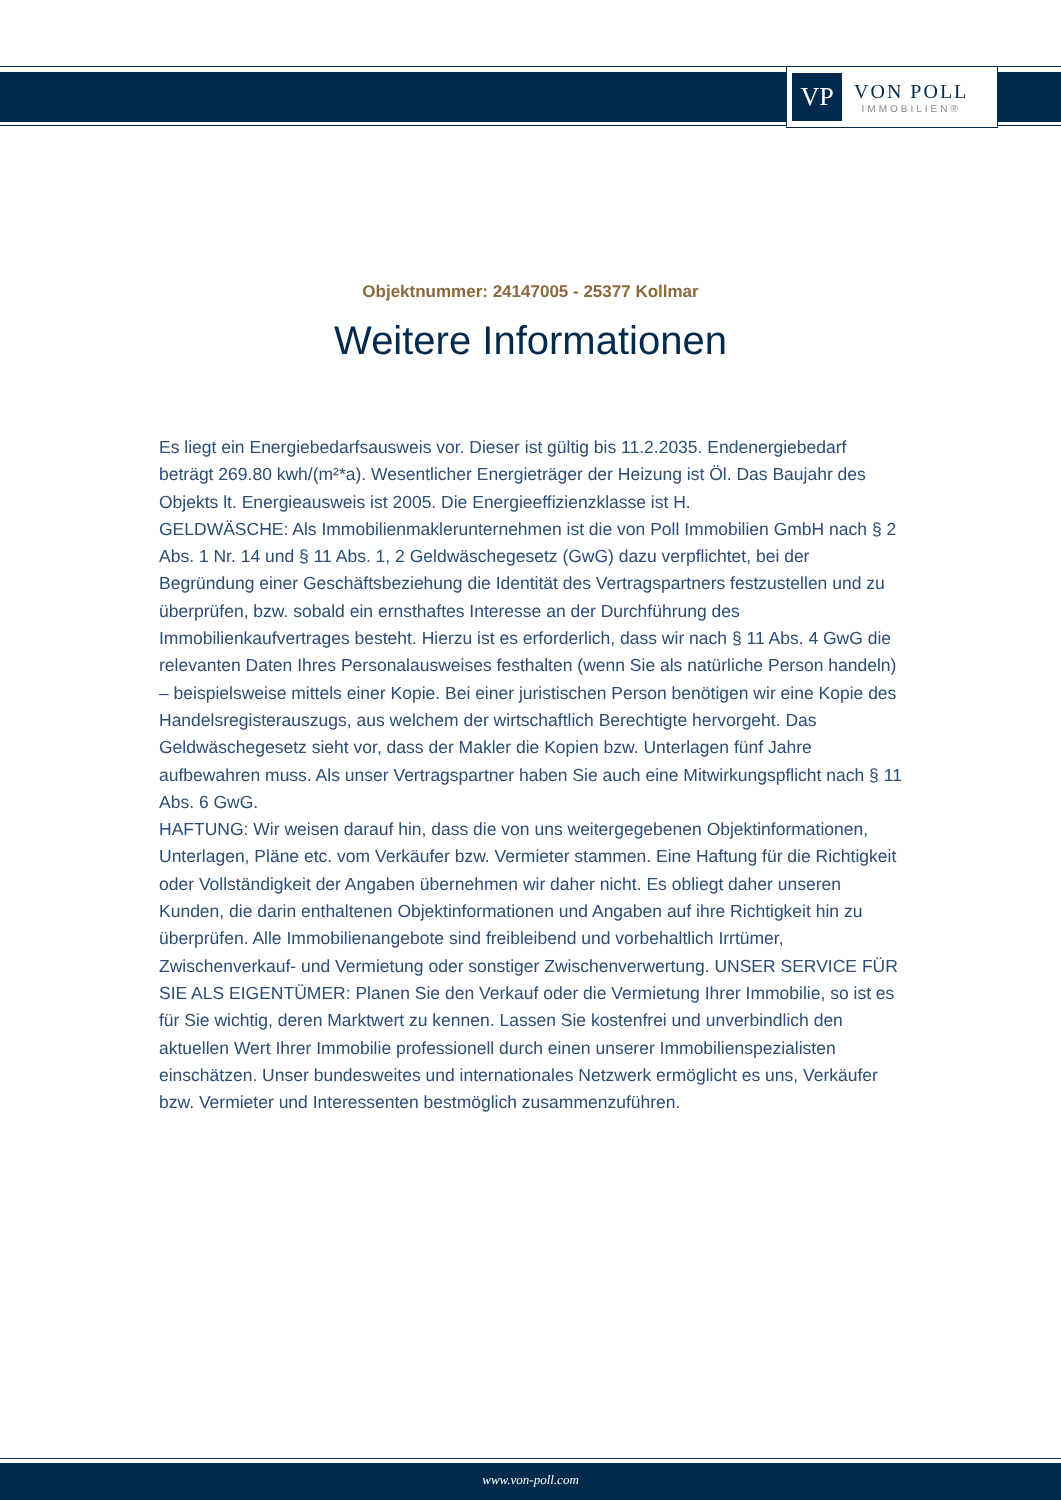VP
VON POLL
IMMOBILIEN®
Objektnummer: 24147005 - 25377 Kollmar
Weitere Informationen
Es liegt ein Energiebedarfsausweis vor. Dieser ist gültig bis 11.2.2035. Endenergiebedarf beträgt 269.80 kwh/(m²*a). Wesentlicher Energieträger der Heizung ist Öl. Das Baujahr des Objekts lt. Energieausweis ist 2005. Die Energieeffizienzklasse ist H.
GELDWÄSCHE: Als Immobilienmaklerunternehmen ist die von Poll Immobilien GmbH nach § 2 Abs. 1 Nr. 14 und § 11 Abs. 1, 2 Geldwäschegesetz (GwG) dazu verpflichtet, bei der Begründung einer Geschäftsbeziehung die Identität des Vertragspartners festzustellen und zu überprüfen, bzw. sobald ein ernsthaftes Interesse an der Durchführung des Immobilienkaufvertrages besteht. Hierzu ist es erforderlich, dass wir nach § 11 Abs. 4 GwG die relevanten Daten Ihres Personalausweises festhalten (wenn Sie als natürliche Person handeln) – beispielsweise mittels einer Kopie. Bei einer juristischen Person benötigen wir eine Kopie des Handelsregisterauszugs, aus welchem der wirtschaftlich Berechtigte hervorgeht. Das Geldwäschegesetz sieht vor, dass der Makler die Kopien bzw. Unterlagen fünf Jahre aufbewahren muss. Als unser Vertragspartner haben Sie auch eine Mitwirkungspflicht nach § 11 Abs. 6 GwG.
HAFTUNG: Wir weisen darauf hin, dass die von uns weitergegebenen Objektinformationen, Unterlagen, Pläne etc. vom Verkäufer bzw. Vermieter stammen. Eine Haftung für die Richtigkeit oder Vollständigkeit der Angaben übernehmen wir daher nicht. Es obliegt daher unseren Kunden, die darin enthaltenen Objektinformationen und Angaben auf ihre Richtigkeit hin zu überprüfen. Alle Immobilienangebote sind freibleibend und vorbehaltlich Irrtümer, Zwischenverkauf- und Vermietung oder sonstiger Zwischenverwertung. UNSER SERVICE FÜR SIE ALS EIGENTÜMER: Planen Sie den Verkauf oder die Vermietung Ihrer Immobilie, so ist es für Sie wichtig, deren Marktwert zu kennen. Lassen Sie kostenfrei und unverbindlich den aktuellen Wert Ihrer Immobilie professionell durch einen unserer Immobilienspezialisten einschätzen. Unser bundesweites und internationales Netzwerk ermöglicht es uns, Verkäufer bzw. Vermieter und Interessenten bestmöglich zusammenzuführen.
www.von-poll.com